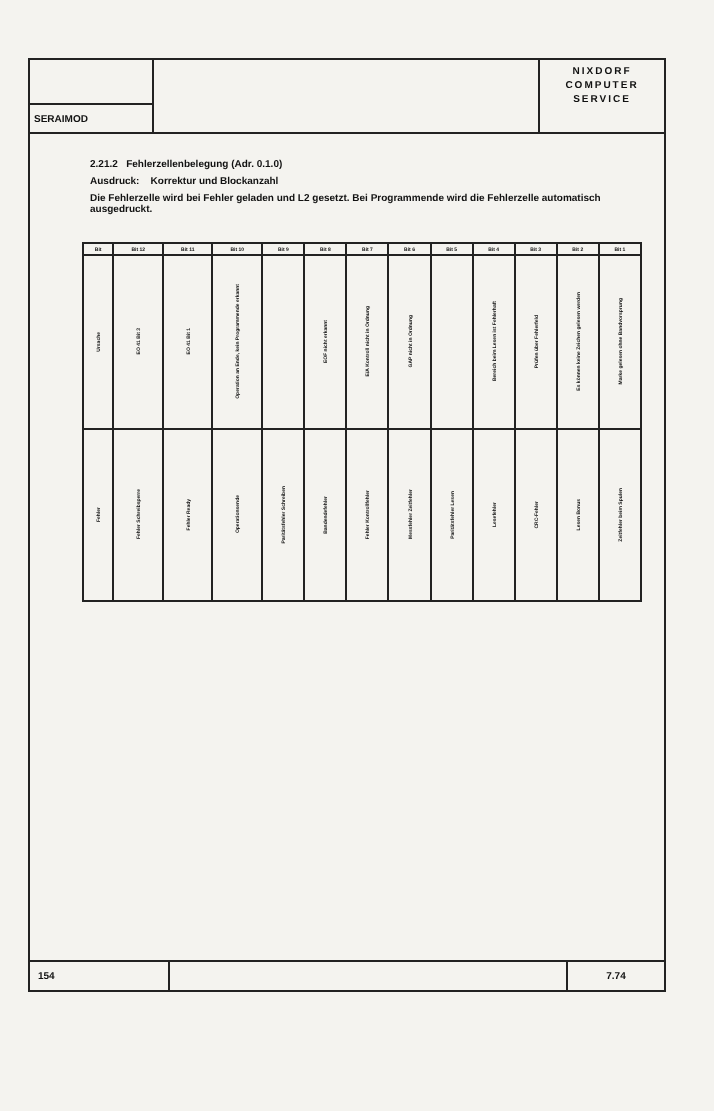SERAIMOD
NIXDORF
COMPUTER
SERVICE
2.21.2 Fehlerzellenbelegung (Adr. 0.1.0)
Ausdruck: Korrektur und Blockanzahl
Die Fehlerzelle wird bei Fehler geladen und L2 gesetzt. Bei Programmende wird die Fehlerzelle automatisch ausgedruckt.
| Bit | Bit 12 | Bit 11 | Bit 10 | Bit 9 | Bit 8 | Bit 7 | Bit 6 | Bit 5 | Bit 4 | Bit 3 | Bit 2 | Bit 1 |
| --- | --- | --- | --- | --- | --- | --- | --- | --- | --- | --- | --- | --- |
| Ursache | EO 41 Bit 3 | EO 41 Bit 1 | Operation an Ende, kein Programmende erkannt | | EOF nicht erkannt | E/A Kontroll nicht in Ordnung | GAP nicht in Ordnung | | Bereich beim Lesen ist Fehlerhaft | Prüfen über Fehlerfeld | Es können keine Zeichen gelesen werden | Marke gelesen ohne Bandvorsprung |
| Fehler | Fehler Schreibsperre | Fehler Ready | Operationsende | Paritätsfehler Schreiben | Bandendefehler | Fehler Kontrollfehler | Messfehler Zeitfehler | Paritätsfehler Lesen | Lesefehler | CRC-Fehler | Lesen Bonus | Zeitfehler beim Spulen |
154 7.74